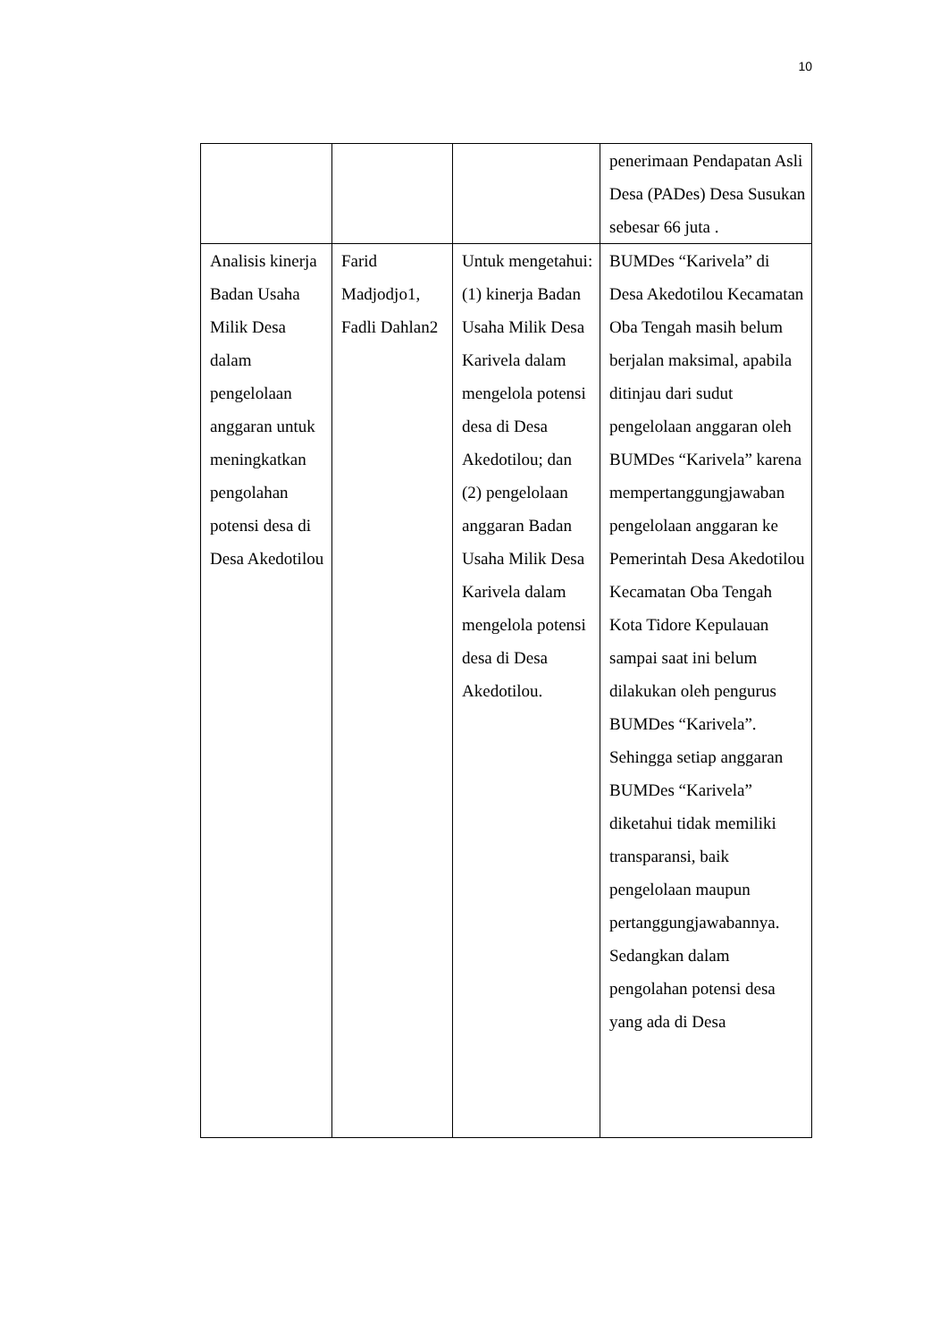10
| | | | penerimaan Pendapatan Asli Desa (PADes) Desa Susukan sebesar 66 juta . |
| Analisis kinerja Badan Usaha Milik Desa dalam pengelolaan anggaran untuk meningkatkan pengolahan potensi desa di Desa Akedotilou | Farid Madjodjo1, Fadli Dahlan2 | Untuk mengetahui: (1) kinerja Badan Usaha Milik Desa Karivela dalam mengelola potensi desa di Desa Akedotilou; dan (2) pengelolaan anggaran Badan Usaha Milik Desa Karivela dalam mengelola potensi desa di Desa Akedotilou. | BUMDes “Karivela” di Desa Akedotilou Kecamatan Oba Tengah masih belum berjalan maksimal, apabila ditinjau dari sudut pengelolaan anggaran oleh BUMDes “Karivela” karena mempertanggungjawaban pengelolaan anggaran ke Pemerintah Desa Akedotilou Kecamatan Oba Tengah Kota Tidore Kepulauan sampai saat ini belum dilakukan oleh pengurus BUMDes “Karivela”. Sehingga setiap anggaran BUMDes “Karivela” diketahui tidak memiliki transparansi, baik pengelolaan maupun pertanggungjawabannya. Sedangkan dalam pengolahan potensi desa yang ada di Desa |